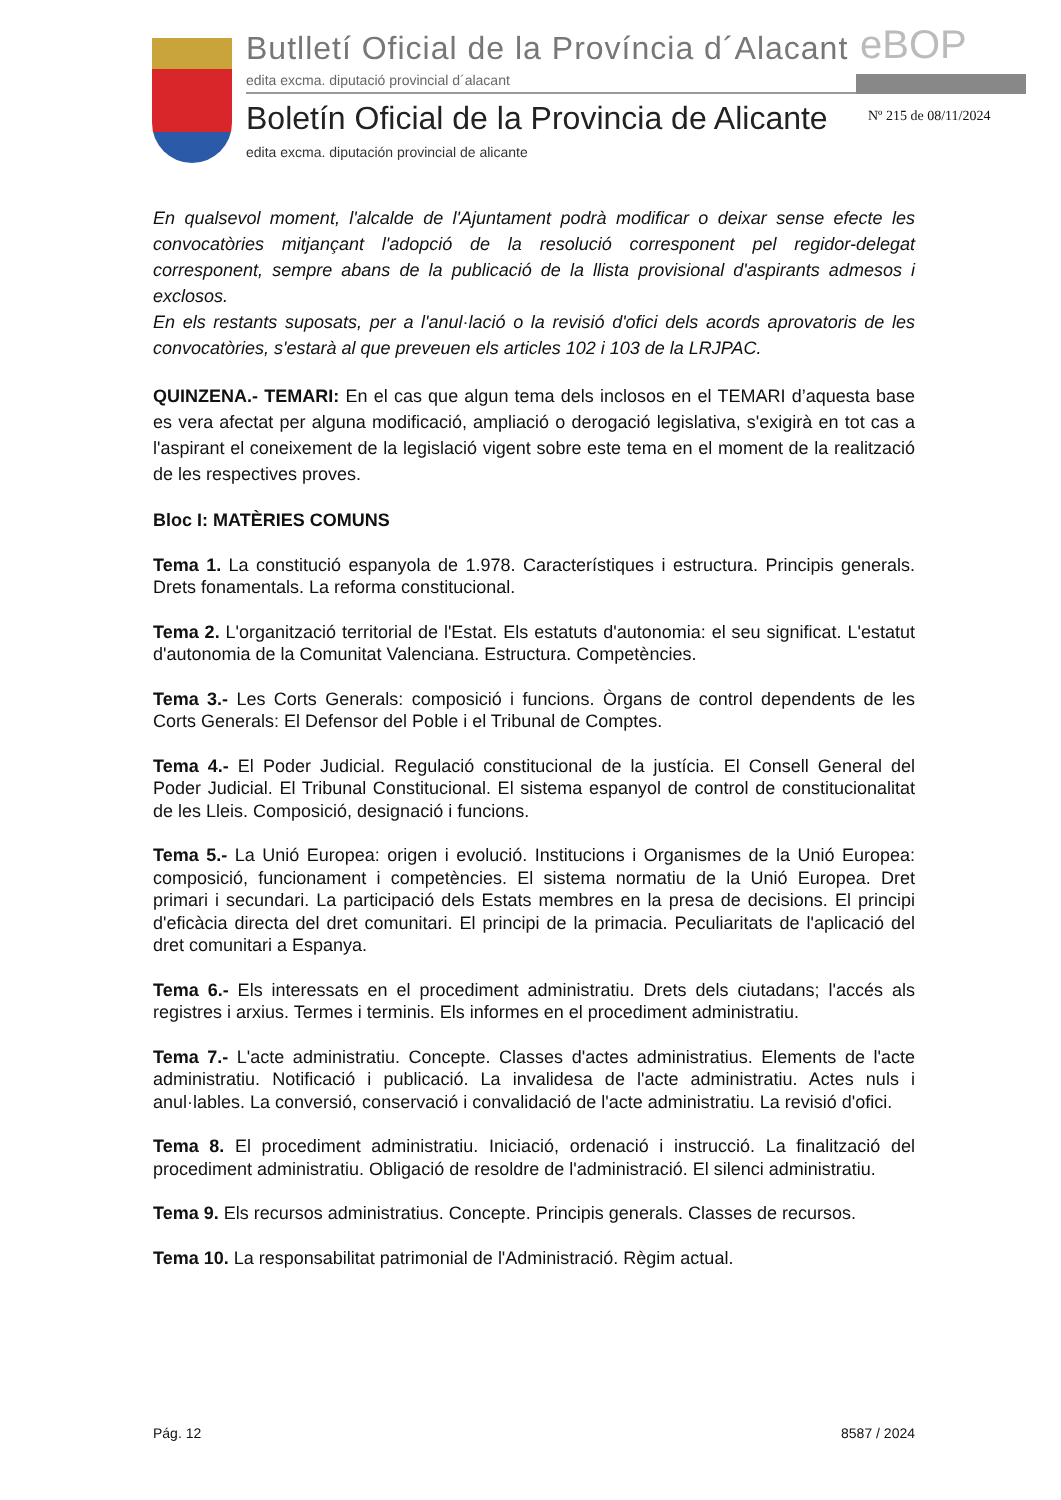Butlletí Oficial de la Província d´Alacant
eBOP
edita excma. diputació provincial d´alacant
Boletín Oficial de la Provincia de Alicante
Nº 215 de 08/11/2024
edita excma. diputación provincial de alicante
En qualsevol moment, l'alcalde de l'Ajuntament podrà modificar o deixar sense efecte les convocatòries mitjançant l'adopció de la resolució corresponent pel regidor-delegat corresponent, sempre abans de la publicació de la llista provisional d'aspirants admesos i exclosos.
En els restants suposats, per a l'anul·lació o la revisió d'ofici dels acords aprovatoris de les convocatòries, s'estarà al que preveuen els articles 102 i 103 de la LRJPAC.
QUINZENA.- TEMARI: En el cas que algun tema dels inclosos en el TEMARI d’aquesta base es vera afectat per alguna modificació, ampliació o derogació legislativa, s'exigirà en tot cas a l'aspirant el coneixement de la legislació vigent sobre este tema en el moment de la realització de les respectives proves.
Bloc I: MATÈRIES COMUNS
Tema 1. La constitució espanyola de 1.978. Característiques i estructura. Principis generals. Drets fonamentals. La reforma constitucional.
Tema 2. L'organització territorial de l'Estat. Els estatuts d'autonomia: el seu significat. L'estatut d'autonomia de la Comunitat Valenciana. Estructura. Competències.
Tema 3.- Les Corts Generals: composició i funcions. Òrgans de control dependents de les Corts Generals: El Defensor del Poble i el Tribunal de Comptes.
Tema 4.- El Poder Judicial. Regulació constitucional de la justícia. El Consell General del Poder Judicial. El Tribunal Constitucional. El sistema espanyol de control de constitucionalitat de les Lleis. Composició, designació i funcions.
Tema 5.- La Unió Europea: origen i evolució. Institucions i Organismes de la Unió Europea: composició, funcionament i competències. El sistema normatiu de la Unió Europea. Dret primari i secundari. La participació dels Estats membres en la presa de decisions. El principi d'eficàcia directa del dret comunitari. El principi de la primacia. Peculiaritats de l'aplicació del dret comunitari a Espanya.
Tema 6.- Els interessats en el procediment administratiu. Drets dels ciutadans; l'accés als registres i arxius. Termes i terminis. Els informes en el procediment administratiu.
Tema 7.- L'acte administratiu. Concepte. Classes d'actes administratius. Elements de l'acte administratiu. Notificació i publicació. La invalidesa de l'acte administratiu. Actes nuls i anul·lables. La conversió, conservació i convalidació de l'acte administratiu. La revisió d'ofici.
Tema 8. El procediment administratiu. Iniciació, ordenació i instrucció. La finalització del procediment administratiu. Obligació de resoldre de l'administració. El silenci administratiu.
Tema 9. Els recursos administratius. Concepte. Principis generals. Classes de recursos.
Tema 10. La responsabilitat patrimonial de l'Administració. Règim actual.
Pág. 12 8587 / 2024